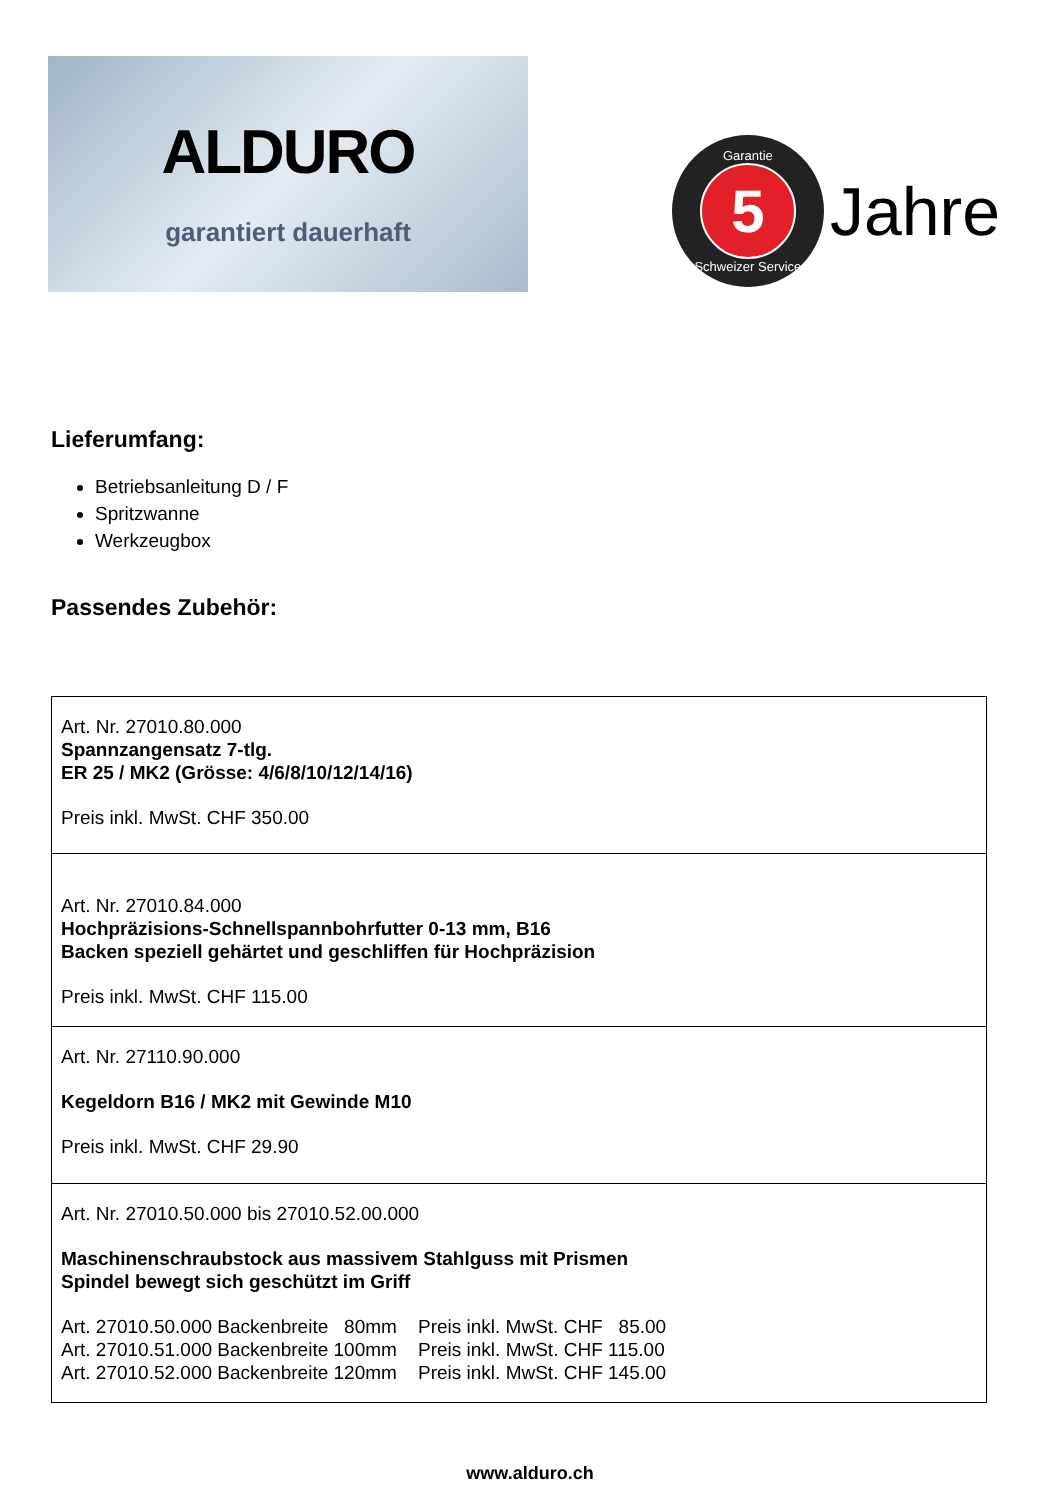ALDURO
garantiert dauerhaft
Garantie
5
Schweizer Service
Jahre
Lieferumfang:
Betriebsanleitung D / F
Spritzwanne
Werkzeugbox
Passendes Zubehör:
| Art. Nr. 27010.80.000 Spannzangensatz 7-tlg. ER 25 / MK2 (Grösse: 4/6/8/10/12/14/16) Preis inkl. MwSt. CHF 350.00 |
| Art. Nr. 27010.84.000 Hochpräzisions-Schnellspannbohrfutter 0-13 mm, B16 Backen speziell gehärtet und geschliffen für Hochpräzision Preis inkl. MwSt. CHF 115.00 |
| Art. Nr. 27110.90.000 Kegeldorn B16 / MK2 mit Gewinde M10 Preis inkl. MwSt. CHF 29.90 |
| Art. Nr. 27010.50.000 bis 27010.52.00.000 Maschinenschraubstock aus massivem Stahlguss mit Prismen Spindel bewegt sich geschützt im Griff Art. 27010.50.000 Backenbreite 80mm Preis inkl. MwSt. CHF 85.00 Art. 27010.51.000 Backenbreite 100mm Preis inkl. MwSt. CHF 115.00 Art. 27010.52.000 Backenbreite 120mm Preis inkl. MwSt. CHF 145.00 |
www.alduro.ch